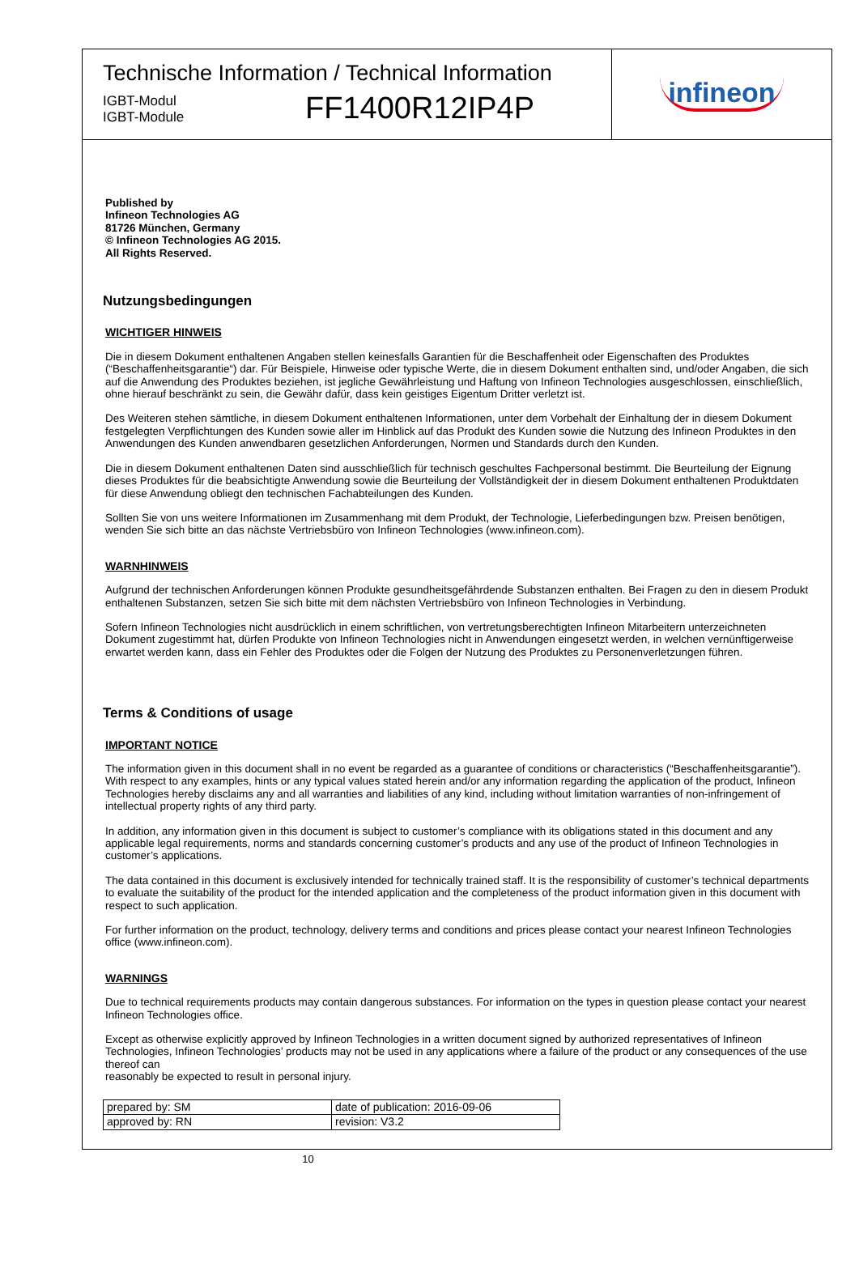Technische Information / Technical Information
IGBT-Modul
IGBT-Module
FF1400R12IP4P
infineon
Published by
Infineon Technologies AG
81726 München, Germany
© Infineon Technologies AG 2015.
All Rights Reserved.
Nutzungsbedingungen
WICHTIGER HINWEIS
Die in diesem Dokument enthaltenen Angaben stellen keinesfalls Garantien für die Beschaffenheit oder Eigenschaften des Produktes (“Beschaffenheitsgarantie“) dar. Für Beispiele, Hinweise oder typische Werte, die in diesem Dokument enthalten sind, und/oder Angaben, die sich auf die Anwendung des Produktes beziehen, ist jegliche Gewährleistung und Haftung von Infineon Technologies ausgeschlossen, einschließlich, ohne hierauf beschränkt zu sein, die Gewähr dafür, dass kein geistiges Eigentum Dritter verletzt ist.
Des Weiteren stehen sämtliche, in diesem Dokument enthaltenen Informationen, unter dem Vorbehalt der Einhaltung der in diesem Dokument festgelegten Verpflichtungen des Kunden sowie aller im Hinblick auf das Produkt des Kunden sowie die Nutzung des Infineon Produktes in den Anwendungen des Kunden anwendbaren gesetzlichen Anforderungen, Normen und Standards durch den Kunden.
Die in diesem Dokument enthaltenen Daten sind ausschließlich für technisch geschultes Fachpersonal bestimmt. Die Beurteilung der Eignung dieses Produktes für die beabsichtigte Anwendung sowie die Beurteilung der Vollständigkeit der in diesem Dokument enthaltenen Produktdaten für diese Anwendung obliegt den technischen Fachabteilungen des Kunden.
Sollten Sie von uns weitere Informationen im Zusammenhang mit dem Produkt, der Technologie, Lieferbedingungen bzw. Preisen benötigen, wenden Sie sich bitte an das nächste Vertriebsbüro von Infineon Technologies (www.infineon.com).
WARNHINWEIS
Aufgrund der technischen Anforderungen können Produkte gesundheitsgefährdende Substanzen enthalten. Bei Fragen zu den in diesem Produkt enthaltenen Substanzen, setzen Sie sich bitte mit dem nächsten Vertriebsbüro von Infineon Technologies in Verbindung.
Sofern Infineon Technologies nicht ausdrücklich in einem schriftlichen, von vertretungsberechtigten Infineon Mitarbeitern unterzeichneten Dokument zugestimmt hat, dürfen Produkte von Infineon Technologies nicht in Anwendungen eingesetzt werden, in welchen vernünftigerweise erwartet werden kann, dass ein Fehler des Produktes oder die Folgen der Nutzung des Produktes zu Personenverletzungen führen.
Terms & Conditions of usage
IMPORTANT NOTICE
The information given in this document shall in no event be regarded as a guarantee of conditions or characteristics (“Beschaffenheitsgarantie”). With respect to any examples, hints or any typical values stated herein and/or any information regarding the application of the product, Infineon Technologies hereby disclaims any and all warranties and liabilities of any kind, including without limitation warranties of non-infringement of intellectual property rights of any third party.
In addition, any information given in this document is subject to customer’s compliance with its obligations stated in this document and any applicable legal requirements, norms and standards concerning customer’s products and any use of the product of Infineon Technologies in customer’s applications.
The data contained in this document is exclusively intended for technically trained staff. It is the responsibility of customer’s technical departments to evaluate the suitability of the product for the intended application and the completeness of the product information given in this document with respect to such application.
For further information on the product, technology, delivery terms and conditions and prices please contact your nearest Infineon Technologies office (www.infineon.com).
WARNINGS
Due to technical requirements products may contain dangerous substances. For information on the types in question please contact your nearest Infineon Technologies office.
Except as otherwise explicitly approved by Infineon Technologies in a written document signed by authorized representatives of Infineon Technologies, Infineon Technologies’ products may not be used in any applications where a failure of the product or any consequences of the use thereof can
reasonably be expected to result in personal injury.
| prepared by: SM | date of publication: 2016-09-06 |
| approved by: RN | revision: V3.2 |
10